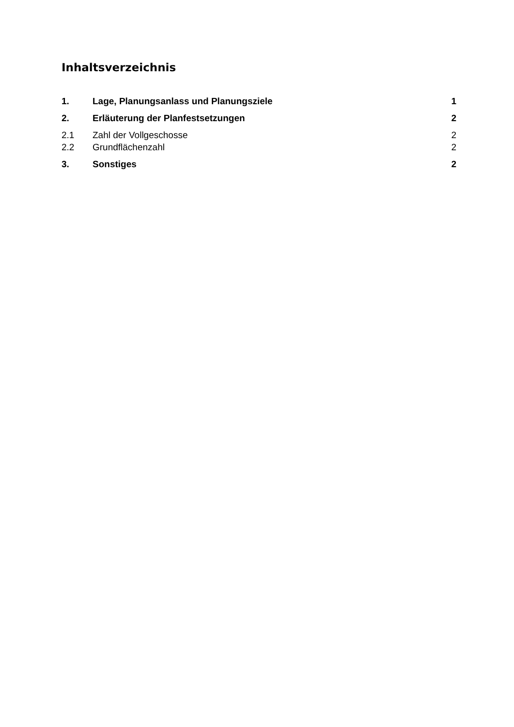Inhaltsverzeichnis
1. Lage, Planungsanlass und Planungsziele 1
2. Erläuterung der Planfestsetzungen 2
2.1 Zahl der Vollgeschosse 2
2.2 Grundflächenzahl 2
3. Sonstiges 2